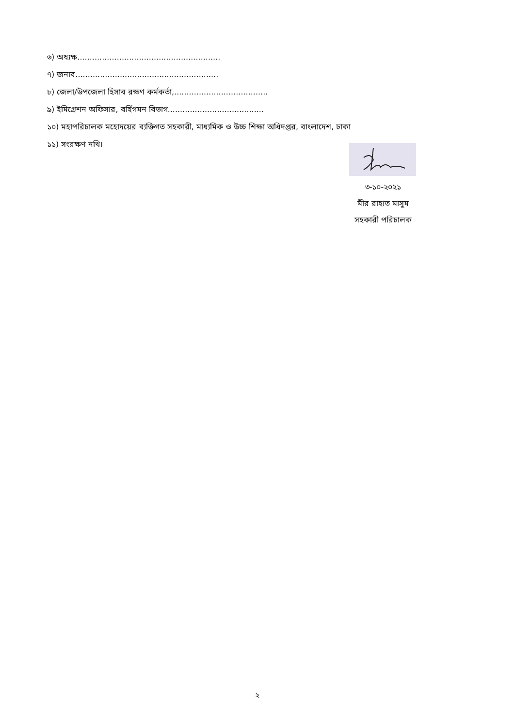৬) অধ্যক্ষ..........................................................
৭) জনাব..........................................................
৮) জেলা/উপজেলা হিসাব রক্ষণ কর্মকর্তা,......................................
৯) ইমিগ্রেশন অফিসার, বর্হিগমন বিভাগ.......................................
১০) মহাপরিচালক মহোদয়ের ব্যক্তিগত সহকারী, মাধ্যমিক ও উচ্চ শিক্ষা অধিদপ্তর, বাংলাদেশ, ঢাকা
১১) সংরক্ষণ নথি।
৩-১০-২০২১
মীর রাহাত মাসুম
সহকারী পরিচালক
২